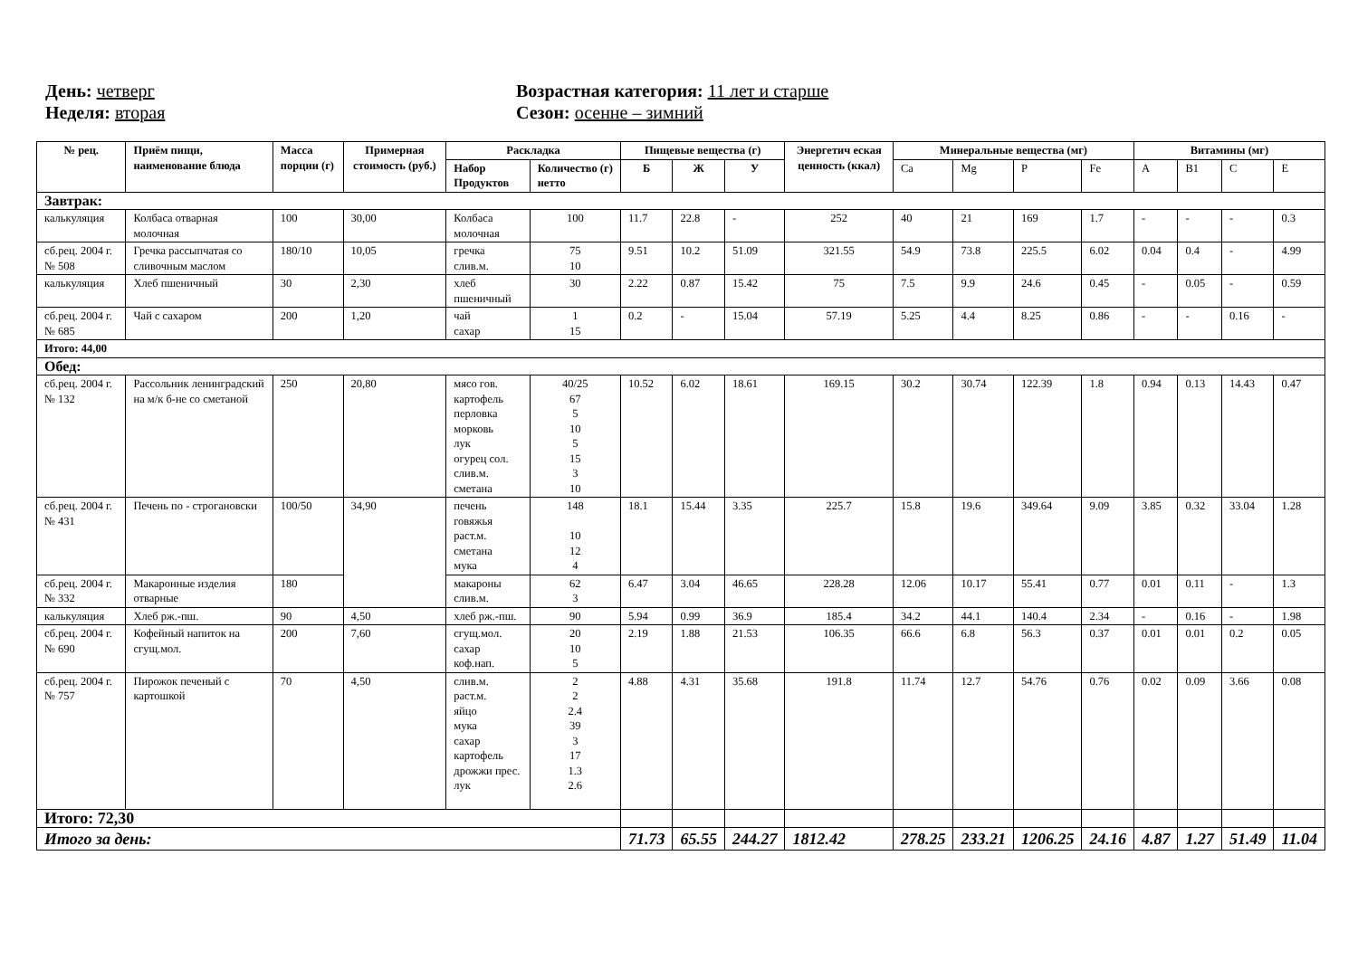День: четверг
Неделя: вторая
Возрастная категория: 11 лет и старше
Сезон: осенне – зимний
| № рец. | Приём пищи, наименование блюда | Масса порции (г) | Примерная стоимость (руб.) | Раскладка | | Пищевые вещества (г) | | | Энергетич еская ценность (ккал) | Минеральные вещества (мг) | | | | Витамины (мг) | | | |
| --- | --- | --- | --- | --- | --- | --- | --- | --- | --- | --- | --- | --- | --- | --- | --- | --- | --- |
| | | | | Набор Продуктов | Количество (г) нетто | Б | Ж | У | | Ca | Mg | P | Fe | A | B1 | C | E |
| Завтрак: | | | | | | | | | | | | | | | | | |
| калькуляция | Колбаса отварная молочная | 100 | 30,00 | Колбаса молочная | 100 | 11.7 | 22.8 | - | 252 | 40 | 21 | 169 | 1.7 | - | - | - | 0.3 |
| сб.рец. 2004 г. № 508 | Гречка рассыпчатая со сливочным маслом | 180/10 | 10,05 | гречка слив.м. | 75 10 | 9.51 | 10.2 | 51.09 | 321.55 | 54.9 | 73.8 | 225.5 | 6.02 | 0.04 | 0.4 | - | 4.99 |
| калькуляция | Хлеб пшеничный | 30 | 2,30 | хлеб пшеничный | 30 | 2.22 | 0.87 | 15.42 | 75 | 7.5 | 9.9 | 24.6 | 0.45 | - | 0.05 | - | 0.59 |
| сб.рец. 2004 г. № 685 | Чай с сахаром | 200 | 1,20 | чай сахар | 1 15 | 0.2 | - | 15.04 | 57.19 | 5.25 | 4.4 | 8.25 | 0.86 | - | - | 0.16 | - |
| Итого: 44,00 | | | | | | | | | | | | | | | | | |
| Обед: | | | | | | | | | | | | | | | | | |
| сб.рец. 2004 г. № 132 | Рассольник ленинградский на м/к б-не со сметаной | 250 | 20,80 | мясо гов. картофель перловка морковь лук огурец сол. слив.м. сметана | 40/25 67 5 10 5 15 3 10 | 10.52 | 6.02 | 18.61 | 169.15 | 30.2 | 30.74 | 122.39 | 1.8 | 0.94 | 0.13 | 14.43 | 0.47 |
| сб.рец. 2004 г. № 431 | Печень по - строгановски | 100/50 | 34,90 | печень говяжья раст.м. сметана мука | 148 10 12 4 | 18.1 | 15.44 | 3.35 | 225.7 | 15.8 | 19.6 | 349.64 | 9.09 | 3.85 | 0.32 | 33.04 | 1.28 |
| сб.рец. 2004 г. № 332 | Макаронные изделия отварные | 180 | | макароны слив.м. | 62 3 | 6.47 | 3.04 | 46.65 | 228.28 | 12.06 | 10.17 | 55.41 | 0.77 | 0.01 | 0.11 | - | 1.3 |
| калькуляция | Хлеб рж.-пш. | 90 | 4,50 | хлеб рж.-пш. | 90 | 5.94 | 0.99 | 36.9 | 185.4 | 34.2 | 44.1 | 140.4 | 2.34 | - | 0.16 | - | 1.98 |
| сб.рец. 2004 г. № 690 | Кофейный напиток на сгущ.мол. | 200 | 7,60 | сгущ.мол. сахар коф.нап. | 20 10 5 | 2.19 | 1.88 | 21.53 | 106.35 | 66.6 | 6.8 | 56.3 | 0.37 | 0.01 | 0.01 | 0.2 | 0.05 |
| сб.рец. 2004 г. № 757 | Пирожок печеный с картошкой | 70 | 4,50 | слив.м. раст.м. яйцо мука сахар картофель дрожжи прес. лук | 2 2 2.4 39 3 17 1.3 2.6 | 4.88 | 4.31 | 35.68 | 191.8 | 11.74 | 12.7 | 54.76 | 0.76 | 0.02 | 0.09 | 3.66 | 0.08 |
| Итого: 72,30 | | | | | | | | | | | | | | | | | |
| Итого за день: | | | | | | 71.73 | 65.55 | 244.27 | 1812.42 | 278.25 | 233.21 | 1206.25 | 24.16 | 4.87 | 1.27 | 51.49 | 11.04 |